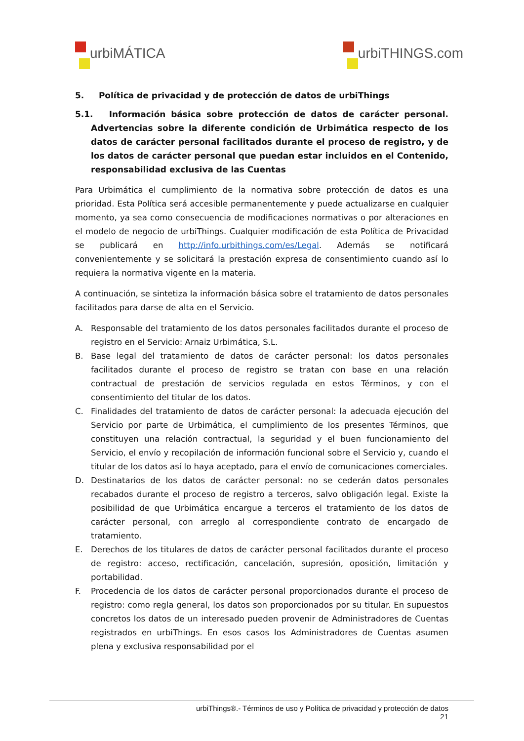urbiMÁTICA urbiTHINGS.com
5. Política de privacidad y de protección de datos de urbiThings
5.1. Información básica sobre protección de datos de carácter personal. Advertencias sobre la diferente condición de Urbimática respecto de los datos de carácter personal facilitados durante el proceso de registro, y de los datos de carácter personal que puedan estar incluidos en el Contenido, responsabilidad exclusiva de las Cuentas
Para Urbimática el cumplimiento de la normativa sobre protección de datos es una prioridad. Esta Política será accesible permanentemente y puede actualizarse en cualquier momento, ya sea como consecuencia de modificaciones normativas o por alteraciones en el modelo de negocio de urbiThings. Cualquier modificación de esta Política de Privacidad se publicará en http://info.urbithings.com/es/Legal. Además se notificará convenientemente y se solicitará la prestación expresa de consentimiento cuando así lo requiera la normativa vigente en la materia.
A continuación, se sintetiza la información básica sobre el tratamiento de datos personales facilitados para darse de alta en el Servicio.
A. Responsable del tratamiento de los datos personales facilitados durante el proceso de registro en el Servicio: Arnaiz Urbimática, S.L.
B. Base legal del tratamiento de datos de carácter personal: los datos personales facilitados durante el proceso de registro se tratan con base en una relación contractual de prestación de servicios regulada en estos Términos, y con el consentimiento del titular de los datos.
C. Finalidades del tratamiento de datos de carácter personal: la adecuada ejecución del Servicio por parte de Urbimática, el cumplimiento de los presentes Términos, que constituyen una relación contractual, la seguridad y el buen funcionamiento del Servicio, el envío y recopilación de información funcional sobre el Servicio y, cuando el titular de los datos así lo haya aceptado, para el envío de comunicaciones comerciales.
D. Destinatarios de los datos de carácter personal: no se cederán datos personales recabados durante el proceso de registro a terceros, salvo obligación legal. Existe la posibilidad de que Urbimática encargue a terceros el tratamiento de los datos de carácter personal, con arreglo al correspondiente contrato de encargado de tratamiento.
E. Derechos de los titulares de datos de carácter personal facilitados durante el proceso de registro: acceso, rectificación, cancelación, supresión, oposición, limitación y portabilidad.
F. Procedencia de los datos de carácter personal proporcionados durante el proceso de registro: como regla general, los datos son proporcionados por su titular. En supuestos concretos los datos de un interesado pueden provenir de Administradores de Cuentas registrados en urbiThings. En esos casos los Administradores de Cuentas asumen plena y exclusiva responsabilidad por el
urbiThings®.- Términos de uso y Política de privacidad y protección de datos
21